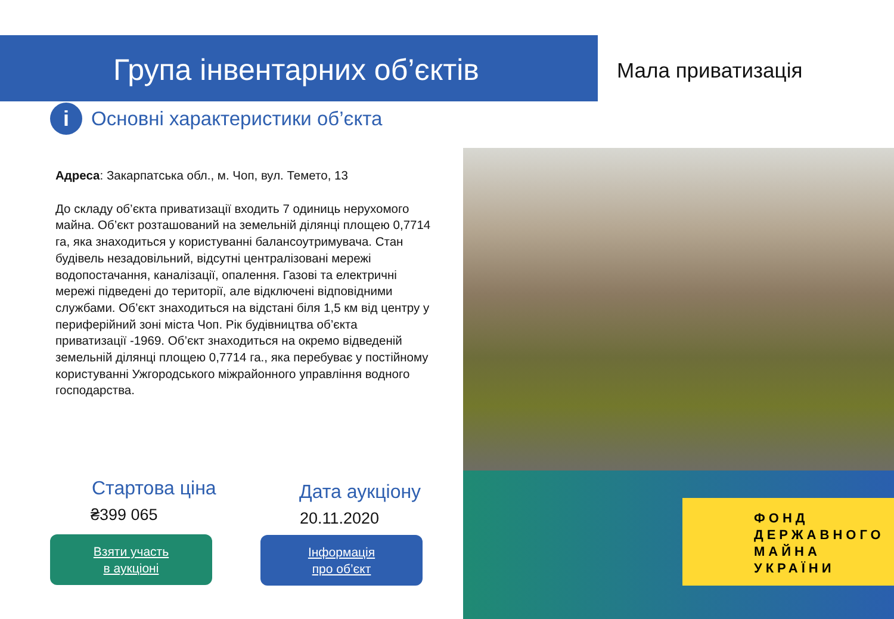Група інвентарних об’єктів Мала приватизація
i Основні характеристики об’єкта
Адреса: Закарпатська обл., м. Чоп, вул. Темето, 13
До складу об’єкта приватизації входить 7 одиниць нерухомого майна. Об’єкт розташований на земельній ділянці площею 0,7714 га, яка знаходиться у користуванні балансоутримувача. Стан будівель незадовільний, відсутні централізовані мережі водопостачання, каналізації, опалення. Газові та електричні мережі підведені до території, але відключені відповідними службами. Об’єкт знаходиться на відстані біля 1,5 км від центру у периферійний зоні міста Чоп. Рік будівництва об’єкта приватизації -1969. Об’єкт знаходиться на окремо відведеній земельній ділянці площею 0,7714 га., яка перебуває у постійному користуванні Ужгородського міжрайонного управління водного господарства.
ФОНД
ДЕРЖАВНОГО
МАЙНА
УКРАЇНИ
Стартова ціна
₴399 065
Дата аукціону
20.11.2020
Взяти участь
в аукціоні
Інформація
про об’єкт